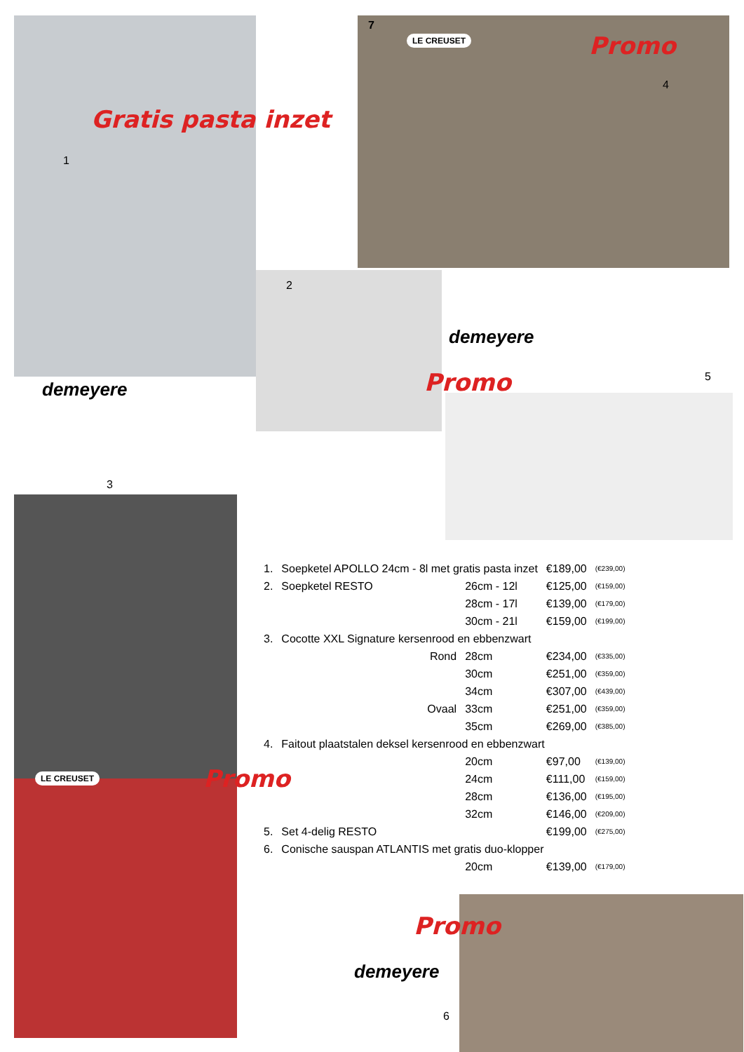Gratis pasta inzet
1
demeyere
7
LE CREUSET Promo
4
2
demeyere
Promo 5
3
LE CREUSET Promo
Promo
demeyere
6
| 1. | Soepketel APOLLO 24cm - 8l met gratis pasta inzet | | | €189,00 | (€239,00) |
| 2. | Soepketel RESTO | | 26cm - 12l | €125,00 | (€159,00) |
| | | | 28cm - 17l | €139,00 | (€179,00) |
| | | | 30cm - 21l | €159,00 | (€199,00) |
| 3. | Cocotte XXL Signature kersenrood en ebbenzwart | | | | |
| | | Rond | 28cm | €234,00 | (€335,00) |
| | | | 30cm | €251,00 | (€359,00) |
| | | | 34cm | €307,00 | (€439,00) |
| | | Ovaal | 33cm | €251,00 | (€359,00) |
| | | | 35cm | €269,00 | (€385,00) |
| 4. | Faitout plaatstalen deksel kersenrood en ebbenzwart | | | | |
| | | | 20cm | €97,00 | (€139,00) |
| | | | 24cm | €111,00 | (€159,00) |
| | | | 28cm | €136,00 | (€195,00) |
| | | | 32cm | €146,00 | (€209,00) |
| 5. | Set 4-delig RESTO | | | €199,00 | (€275,00) |
| 6. | Conische sauspan ATLANTIS met gratis duo-klopper | | | | |
| | | | 20cm | €139,00 | (€179,00) |